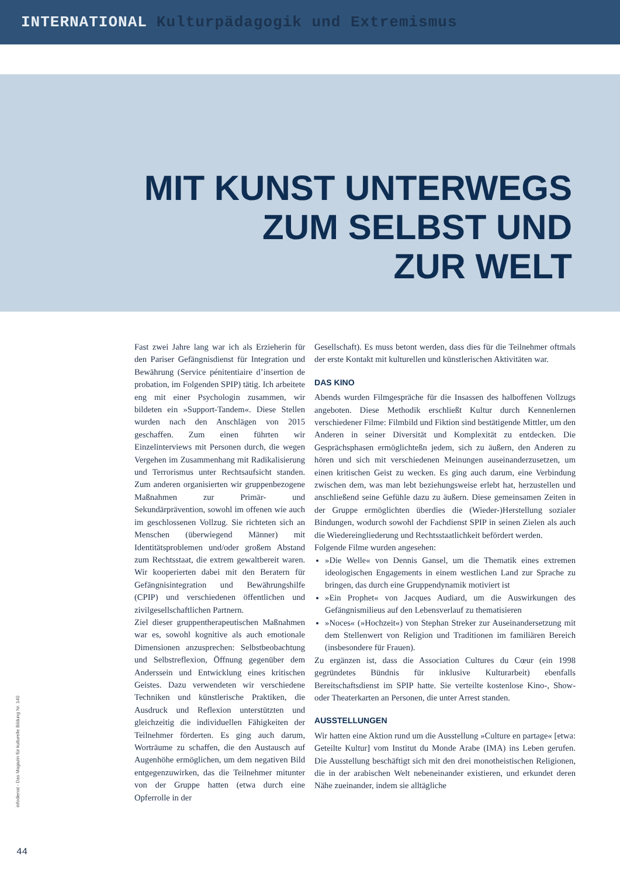INTERNATIONAL Kulturpädagogik und Extremismus
MIT KUNST UNTERWEGS
ZUM SELBST UND
ZUR WELT
Fast zwei Jahre lang war ich als Erzieherin für den Pariser Gefängnisdienst für Integration und Bewährung (Service pénitentiaire d’insertion de probation, im Folgenden SPIP) tätig. Ich arbeitete eng mit einer Psychologin zusammen, wir bildeten ein »Support-Tandem«. Diese Stellen wurden nach den Anschlägen von 2015 geschaffen. Zum einen führten wir Einzelinterviews mit Personen durch, die wegen Vergehen im Zusammenhang mit Radikalisierung und Terrorismus unter Rechtsaufsicht standen. Zum anderen organisierten wir gruppenbezogene Maßnahmen zur Primär- und Sekundärprävention, sowohl im offenen wie auch im geschlossenen Vollzug. Sie richteten sich an Menschen (überwiegend Männer) mit Identitätsproblemen und/oder großem Abstand zum Rechtsstaat, die extrem gewaltbereit waren. Wir kooperierten dabei mit den Beratern für Gefängnisintegration und Bewährungshilfe (CPIP) und verschiedenen öffentlichen und zivilgesellschaftlichen Partnern.
Ziel dieser gruppentherapeutischen Maßnahmen war es, sowohl kognitive als auch emotionale Dimensionen anzusprechen: Selbstbeobachtung und Selbstreflexion, Öffnung gegenüber dem Anderssein und Entwicklung eines kritischen Geistes. Dazu verwendeten wir verschiedene Techniken und künstlerische Praktiken, die Ausdruck und Reflexion unterstützten und gleichzeitig die individuellen Fähigkeiten der Teilnehmer förderten. Es ging auch darum, Worträume zu schaffen, die den Austausch auf Augenhöhe ermöglichen, um dem negativen Bild entgegenzuwirken, das die Teilnehmer mitunter von der Gruppe hatten (etwa durch eine Opferrolle in der
Gesellschaft). Es muss betont werden, dass dies für die Teilnehmer oftmals der erste Kontakt mit kulturellen und künstlerischen Aktivitäten war.
DAS KINO
Abends wurden Filmgespräche für die Insassen des halboffenen Vollzugs angeboten. Diese Methodik erschließt Kultur durch Kennenlernen verschiedener Filme: Filmbild und Fiktion sind bestätigende Mittler, um den Anderen in seiner Diversität und Komplexität zu entdecken. Die Gesprächsphasen ermöglichteßn jedem, sich zu äußern, den Anderen zu hören und sich mit verschiedenen Meinungen auseinanderzusetzen, um einen kritischen Geist zu wecken. Es ging auch darum, eine Verbindung zwischen dem, was man lebt beziehungsweise erlebt hat, herzustellen und anschließend seine Gefühle dazu zu äußern. Diese gemeinsamen Zeiten in der Gruppe ermöglichten überdies die (Wieder-)Herstellung sozialer Bindungen, wodurch sowohl der Fachdienst SPIP in seinen Zielen als auch die Wiedereingliederung und Rechtsstaatlichkeit befördert werden.
Folgende Filme wurden angesehen:
»Die Welle« von Dennis Gansel, um die Thematik eines extremen ideologischen Engagements in einem westlichen Land zur Sprache zu bringen, das durch eine Gruppendynamik motiviert ist
»Ein Prophet« von Jacques Audiard, um die Auswirkungen des Gefängnismilieus auf den Lebensverlauf zu thematisieren
»Noces« (»Hochzeit«) von Stephan Streker zur Auseinandersetzung mit dem Stellenwert von Religion und Traditionen im familiären Bereich (insbesondere für Frauen).
Zu ergänzen ist, dass die Association Cultures du Cœur (ein 1998 gegründetes Bündnis für inklusive Kulturarbeit) ebenfalls Bereitschaftsdienst im SPIP hatte. Sie verteilte kostenlose Kino-, Show- oder Theaterkarten an Personen, die unter Arrest standen.
AUSSTELLUNGEN
Wir hatten eine Aktion rund um die Ausstellung »Culture en partage« [etwa: Geteilte Kultur] vom Institut du Monde Arabe (IMA) ins Leben gerufen. Die Ausstellung beschäftigt sich mit den drei monotheistischen Religionen, die in der arabischen Welt nebeneinander existieren, und erkundet deren Nähe zueinander, indem sie alltägliche
infodienst - Das Magazin für kulturelle Bildung Nr. 140
44